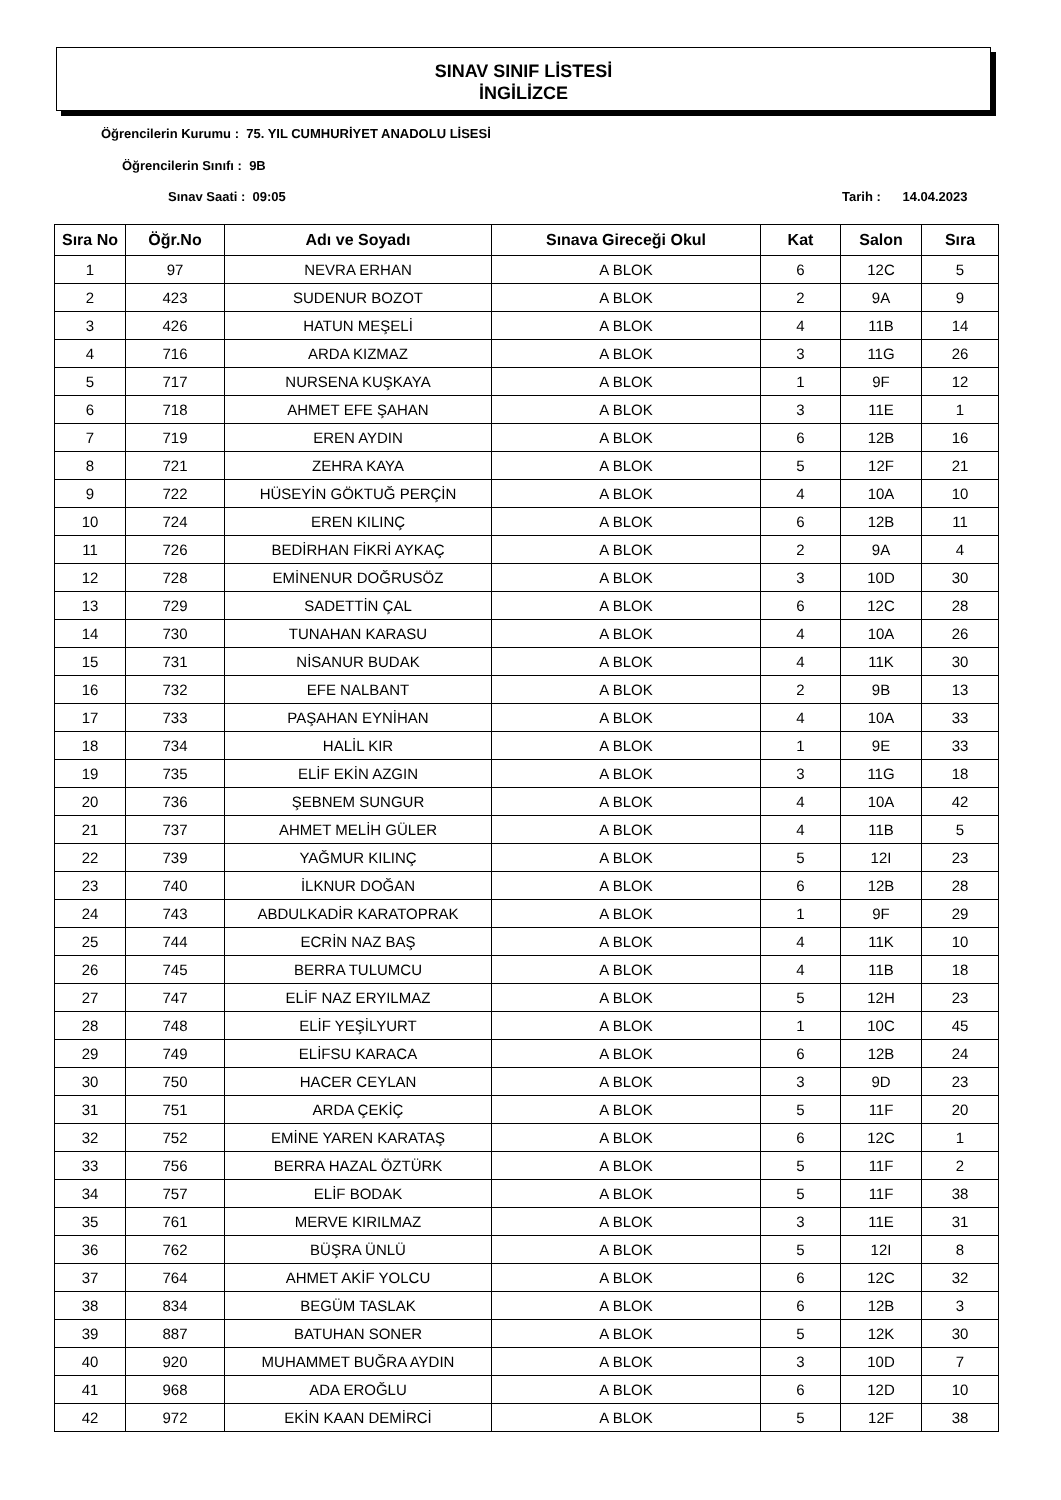SINAV SINIF LİSTESİ
İNGİLİZCE
Öğrencilerin Kurumu : 75. YIL CUMHURİYET ANADOLU LİSESİ
Öğrencilerin Sınıfı : 9B
Sınav Saati : 09:05 Tarih : 14.04.2023
| Sıra No | Öğr.No | Adı ve Soyadı | Sınava Gireceği Okul | Kat | Salon | Sıra |
| --- | --- | --- | --- | --- | --- | --- |
| 1 | 97 | NEVRA ERHAN | A BLOK | 6 | 12C | 5 |
| 2 | 423 | SUDENUR BOZOT | A BLOK | 2 | 9A | 9 |
| 3 | 426 | HATUN MEŞELİ | A BLOK | 4 | 11B | 14 |
| 4 | 716 | ARDA KIZMAZ | A BLOK | 3 | 11G | 26 |
| 5 | 717 | NURSENA KUŞKAYA | A BLOK | 1 | 9F | 12 |
| 6 | 718 | AHMET EFE ŞAHAN | A BLOK | 3 | 11E | 1 |
| 7 | 719 | EREN AYDIN | A BLOK | 6 | 12B | 16 |
| 8 | 721 | ZEHRA KAYA | A BLOK | 5 | 12F | 21 |
| 9 | 722 | HÜSEYİN GÖKTUĞ PERÇİN | A BLOK | 4 | 10A | 10 |
| 10 | 724 | EREN KILINÇ | A BLOK | 6 | 12B | 11 |
| 11 | 726 | BEDİRHAN FİKRİ AYKAÇ | A BLOK | 2 | 9A | 4 |
| 12 | 728 | EMİNENUR DOĞRUSÖZ | A BLOK | 3 | 10D | 30 |
| 13 | 729 | SADETTİN ÇAL | A BLOK | 6 | 12C | 28 |
| 14 | 730 | TUNAHAN KARASU | A BLOK | 4 | 10A | 26 |
| 15 | 731 | NİSANUR BUDAK | A BLOK | 4 | 11K | 30 |
| 16 | 732 | EFE NALBANT | A BLOK | 2 | 9B | 13 |
| 17 | 733 | PAŞAHAN EYNİHAN | A BLOK | 4 | 10A | 33 |
| 18 | 734 | HALİL KIR | A BLOK | 1 | 9E | 33 |
| 19 | 735 | ELİF EKİN AZGIN | A BLOK | 3 | 11G | 18 |
| 20 | 736 | ŞEBNEM SUNGUR | A BLOK | 4 | 10A | 42 |
| 21 | 737 | AHMET MELİH GÜLER | A BLOK | 4 | 11B | 5 |
| 22 | 739 | YAĞMUR KILINÇ | A BLOK | 5 | 12I | 23 |
| 23 | 740 | İLKNUR DOĞAN | A BLOK | 6 | 12B | 28 |
| 24 | 743 | ABDULKADİR KARATOPRAK | A BLOK | 1 | 9F | 29 |
| 25 | 744 | ECRİN NAZ BAŞ | A BLOK | 4 | 11K | 10 |
| 26 | 745 | BERRA TULUMCU | A BLOK | 4 | 11B | 18 |
| 27 | 747 | ELİF NAZ ERYILMAZ | A BLOK | 5 | 12H | 23 |
| 28 | 748 | ELİF YEŞİLYURT | A BLOK | 1 | 10C | 45 |
| 29 | 749 | ELİFSU KARACA | A BLOK | 6 | 12B | 24 |
| 30 | 750 | HACER CEYLAN | A BLOK | 3 | 9D | 23 |
| 31 | 751 | ARDA ÇEKİÇ | A BLOK | 5 | 11F | 20 |
| 32 | 752 | EMİNE YAREN KARATAŞ | A BLOK | 6 | 12C | 1 |
| 33 | 756 | BERRA HAZAL ÖZTÜRK | A BLOK | 5 | 11F | 2 |
| 34 | 757 | ELİF BODAK | A BLOK | 5 | 11F | 38 |
| 35 | 761 | MERVE KIRILMAZ | A BLOK | 3 | 11E | 31 |
| 36 | 762 | BÜŞRA ÜNLÜ | A BLOK | 5 | 12I | 8 |
| 37 | 764 | AHMET AKİF YOLCU | A BLOK | 6 | 12C | 32 |
| 38 | 834 | BEGÜM TASLAK | A BLOK | 6 | 12B | 3 |
| 39 | 887 | BATUHAN SONER | A BLOK | 5 | 12K | 30 |
| 40 | 920 | MUHAMMET BUĞRA AYDIN | A BLOK | 3 | 10D | 7 |
| 41 | 968 | ADA EROĞLU | A BLOK | 6 | 12D | 10 |
| 42 | 972 | EKİN KAAN DEMİRCİ | A BLOK | 5 | 12F | 38 |